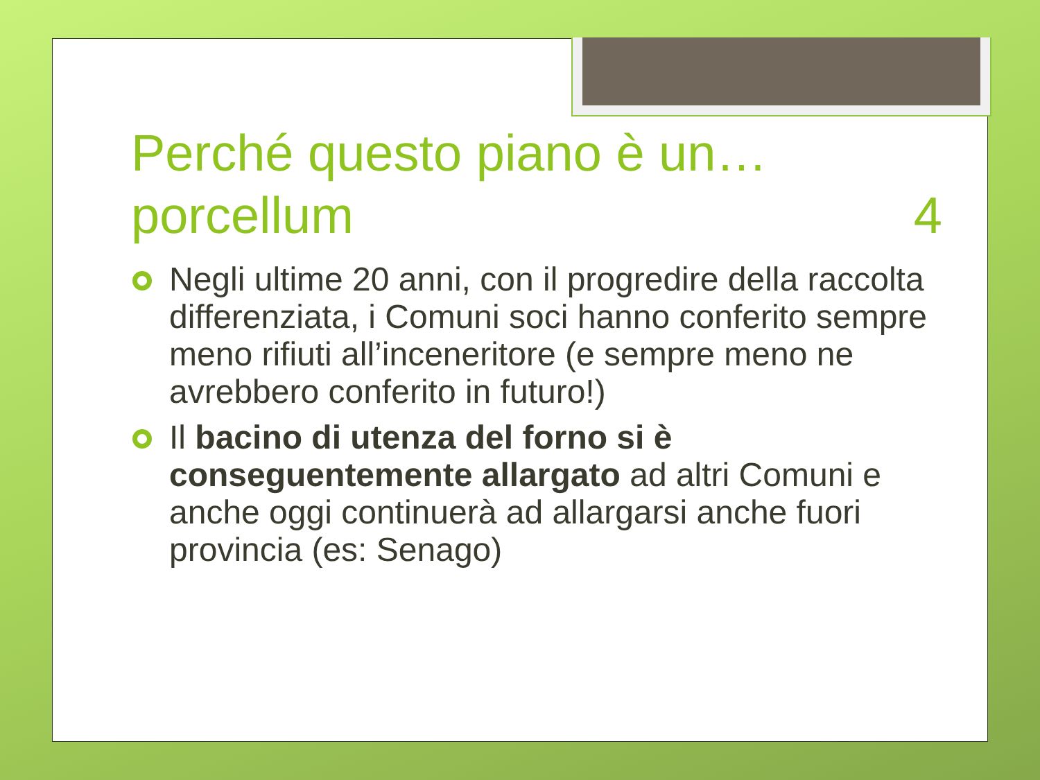Perché questo piano è un… porcellum 4
Negli ultime 20 anni, con il progredire della raccolta differenziata, i Comuni soci hanno conferito sempre meno rifiuti all’inceneritore (e sempre meno ne avrebbero conferito in futuro!)
Il bacino di utenza del forno si è conseguentemente allargato ad altri Comuni e anche oggi continuerà ad allargarsi anche fuori provincia (es: Senago)